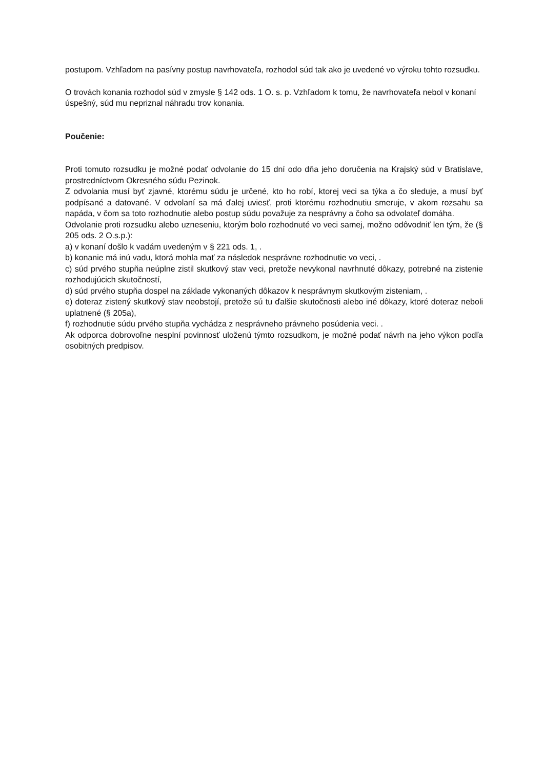postupom. Vzhľadom na pasívny postup navrhovateľa, rozhodol súd tak ako je uvedené vo výroku tohto rozsudku.
O trovách konania rozhodol súd v zmysle § 142 ods. 1 O. s. p. Vzhľadom k tomu, že navrhovateľa nebol v konaní úspešný, súd mu nepriznal náhradu trov konania.
Poučenie:
Proti tomuto rozsudku je možné podať odvolanie do 15 dní odo dňa jeho doručenia na Krajský súd v Bratislave, prostredníctvom Okresného súdu Pezinok.
Z odvolania musí byť zjavné, ktorému súdu je určené, kto ho robí, ktorej veci sa týka a čo sleduje, a musí byť podpísané a datované. V odvolaní sa má ďalej uviesť, proti ktorému rozhodnutiu smeruje, v akom rozsahu sa napáda, v čom sa toto rozhodnutie alebo postup súdu považuje za nesprávny a čoho sa odvolateľ domáha.
Odvolanie proti rozsudku alebo uzneseniu, ktorým bolo rozhodnuté vo veci samej, možno odôvodniť len tým, že (§ 205 ods. 2 O.s.p.):
a) v konaní došlo k vadám uvedeným v § 221 ods. 1, .
b) konanie má inú vadu, ktorá mohla mať za následok nesprávne rozhodnutie vo veci, .
c) súd prvého stupňa neúplne zistil skutkový stav veci, pretože nevykonal navrhnuté dôkazy, potrebné na zistenie rozhodujúcich skutočností,
d) súd prvého stupňa dospel na základe vykonaných dôkazov k nesprávnym skutkovým zisteniam, .
e) doteraz zistený skutkový stav neobstojí, pretože sú tu ďalšie skutočnosti alebo iné dôkazy, ktoré doteraz neboli uplatnené (§ 205a),
f) rozhodnutie súdu prvého stupňa vychádza z nesprávneho právneho posúdenia veci. .
Ak odporca dobrovoľne nesplní povinnosť uloženú týmto rozsudkom, je možné podať návrh na jeho výkon podľa osobitných predpisov.